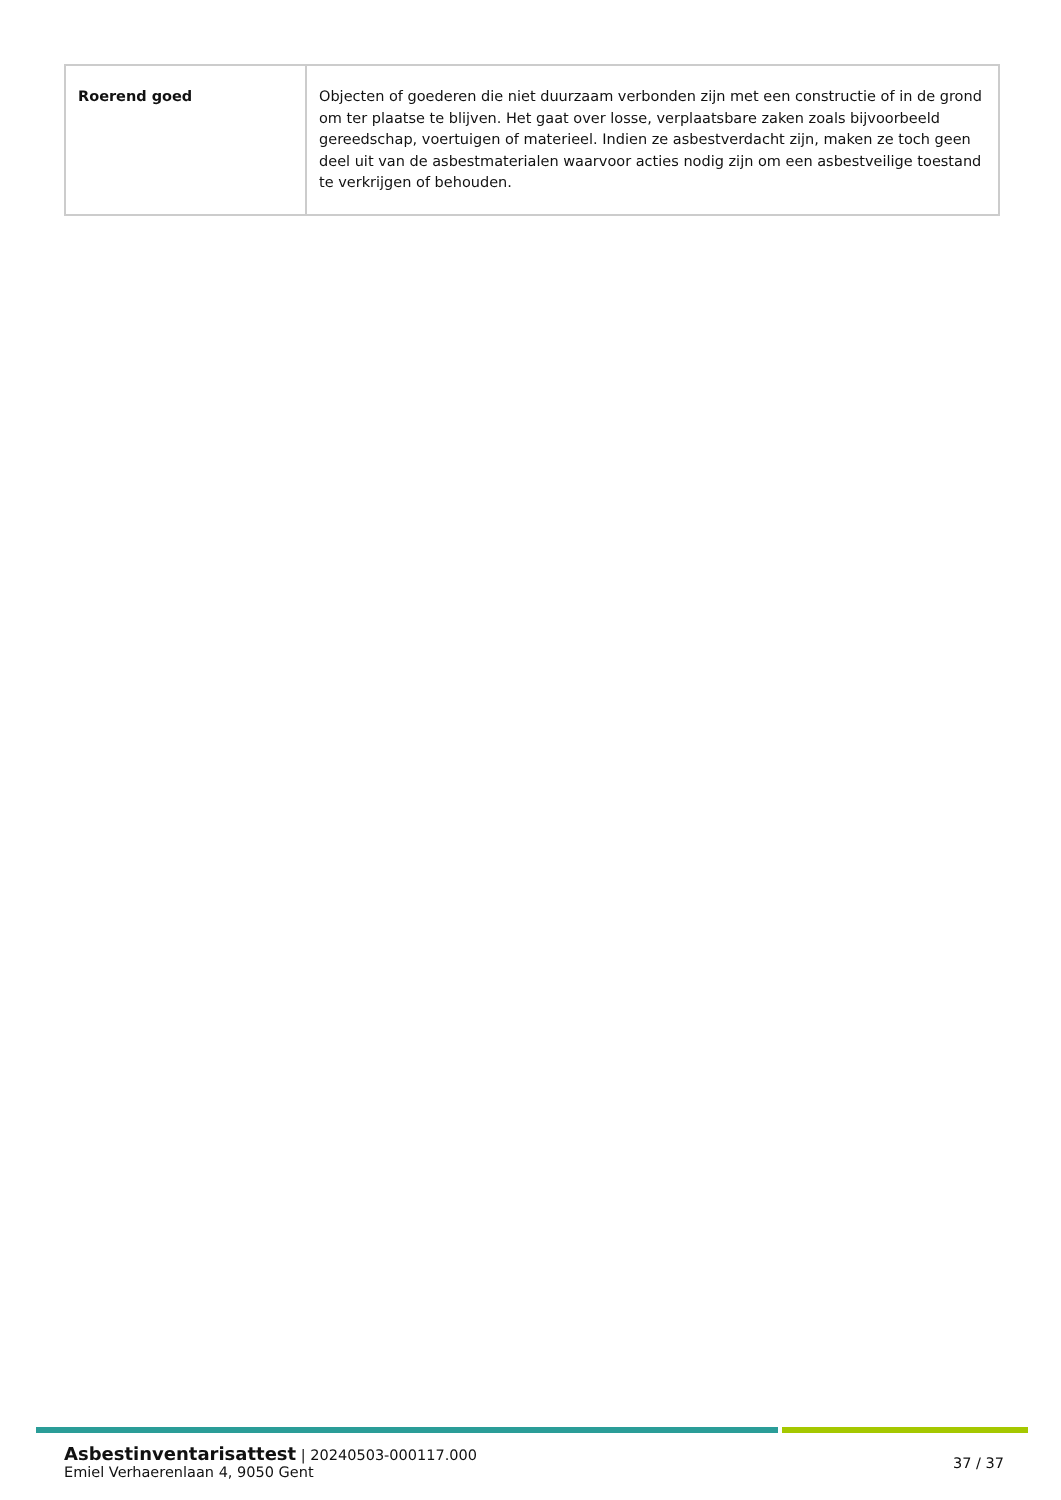| Roerend goed | Objecten of goederen die niet duurzaam verbonden zijn met een constructie of in de grond om ter plaatse te blijven. Het gaat over losse, verplaatsbare zaken zoals bijvoorbeeld gereedschap, voertuigen of materieel. Indien ze asbestverdacht zijn, maken ze toch geen deel uit van de asbestmaterialen waarvoor acties nodig zijn om een asbestveilige toestand te verkrijgen of behouden. |
Asbestinventarisattest | 20240503-000117.000
Emiel Verhaerenlaan 4, 9050 Gent
37 / 37